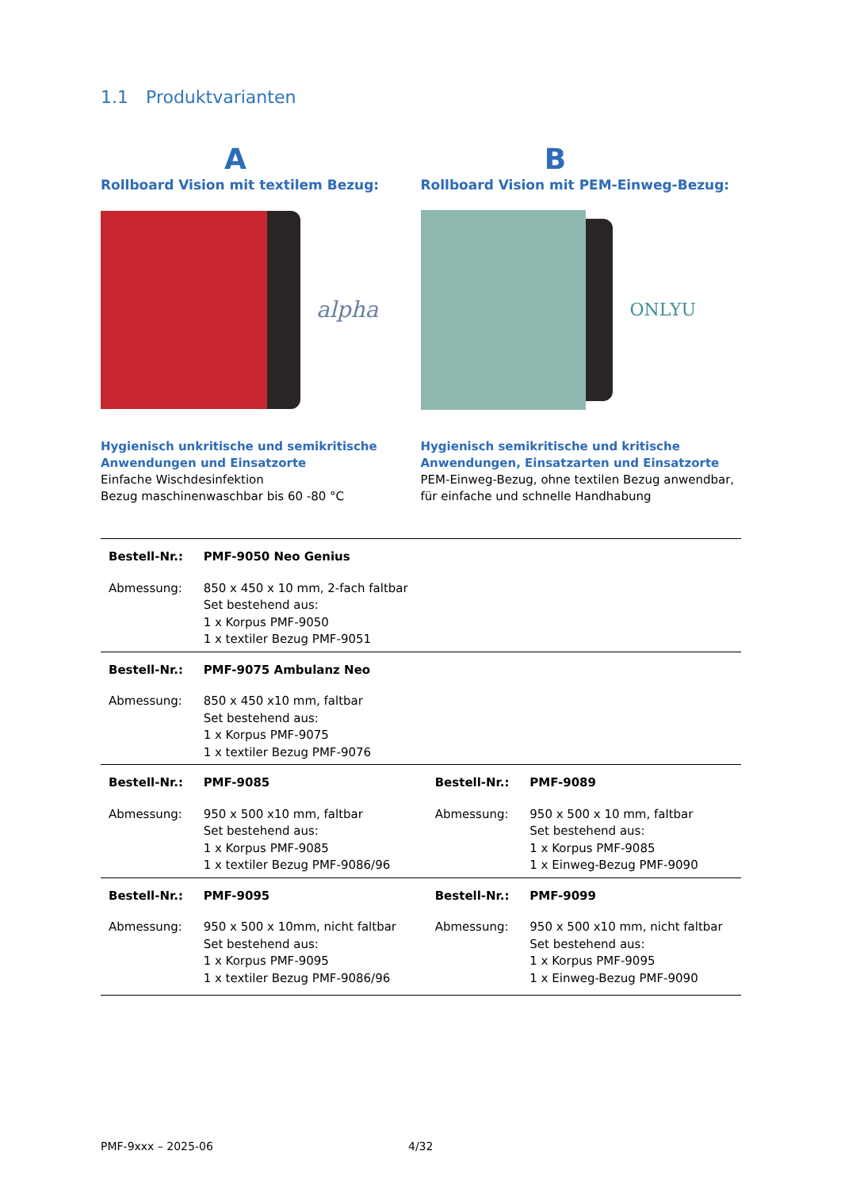1.1 Produktvarianten
A
Rollboard Vision mit textilem Bezug:
alpha
Hygienisch unkritische und semikritische Anwendungen und Einsatzorte
Einfache Wischdesinfektion
Bezug maschinenwaschbar bis 60 -80 °C
B
Rollboard Vision mit PEM-Einweg-Bezug:
ONLYU
Hygienisch semikritische und kritische Anwendungen, Einsatzarten und Einsatzorte
PEM-Einweg-Bezug, ohne textilen Bezug anwendbar, für einfache und schnelle Handhabung
| Bestell-Nr.: | PMF-9050 Neo Genius | | |
| Abmessung: | 850 x 450 x 10 mm, 2-fach faltbar Set bestehend aus: 1 x Korpus PMF-9050 1 x textiler Bezug PMF-9051 | | |
| Bestell-Nr.: | PMF-9075 Ambulanz Neo | | |
| Abmessung: | 850 x 450 x10 mm, faltbar Set bestehend aus: 1 x Korpus PMF-9075 1 x textiler Bezug PMF-9076 | | |
| Bestell-Nr.: | PMF-9085 | Bestell-Nr.: | PMF-9089 |
| Abmessung: | 950 x 500 x10 mm, faltbar Set bestehend aus: 1 x Korpus PMF-9085 1 x textiler Bezug PMF-9086/96 | Abmessung: | 950 x 500 x 10 mm, faltbar Set bestehend aus: 1 x Korpus PMF-9085 1 x Einweg-Bezug PMF-9090 |
| Bestell-Nr.: | PMF-9095 | Bestell-Nr.: | PMF-9099 |
| Abmessung: | 950 x 500 x 10mm, nicht faltbar Set bestehend aus: 1 x Korpus PMF-9095 1 x textiler Bezug PMF-9086/96 | Abmessung: | 950 x 500 x10 mm, nicht faltbar Set bestehend aus: 1 x Korpus PMF-9095 1 x Einweg-Bezug PMF-9090 |
PMF-9xxx – 2025-06 4/32